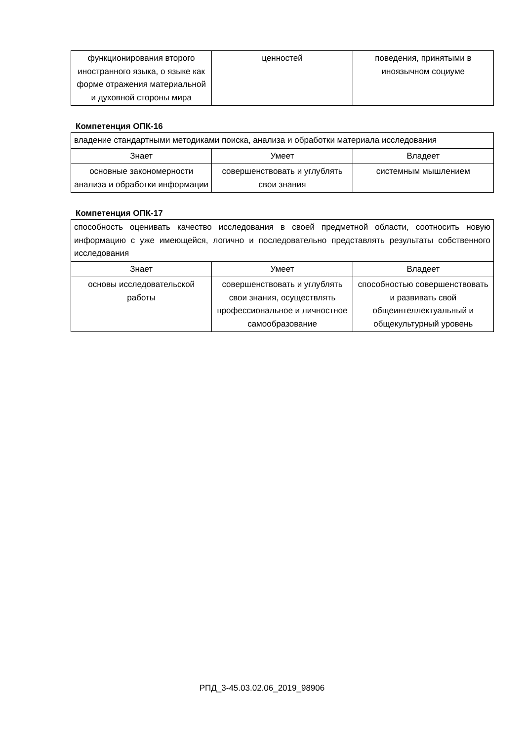| функционирования второго иностранного языка, о языке как форме отражения материальной и духовной стороны мира | ценностей | поведения, принятыми в иноязычном социуме |
Компетенция ОПК-16
| владение стандартными методиками поиска, анализа и обработки материала исследования | | |
| Знает | Умеет | Владеет |
| основные закономерности анализа и обработки информации | совершенствовать и углублять свои знания | системным мышлением |
Компетенция ОПК-17
| способность оценивать качество исследования в своей предметной области, соотносить новую информацию с уже имеющейся, логично и последовательно представлять результаты собственного исследования | | |
| Знает | Умеет | Владеет |
| основы исследовательской работы | совершенствовать и углублять свои знания, осуществлять профессиональное и личностное самообразование | способностью совершенствовать и развивать свой общеинтеллектуальный и общекультурный уровень |
РПД_3-45.03.02.06_2019_98906